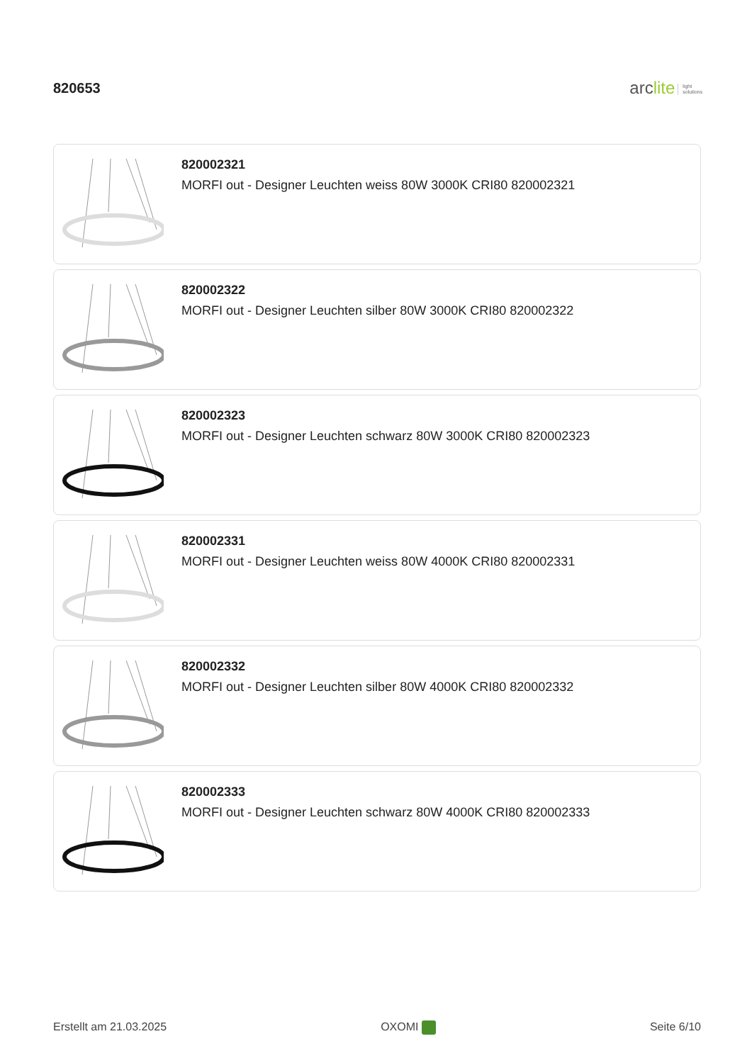820653
arclite light
solutions
820002321
MORFI out - Designer Leuchten weiss 80W 3000K CRI80 820002321
820002322
MORFI out - Designer Leuchten silber 80W 3000K CRI80 820002322
820002323
MORFI out - Designer Leuchten schwarz 80W 3000K CRI80 820002323
820002331
MORFI out - Designer Leuchten weiss 80W 4000K CRI80 820002331
820002332
MORFI out - Designer Leuchten silber 80W 4000K CRI80 820002332
820002333
MORFI out - Designer Leuchten schwarz 80W 4000K CRI80 820002333
Erstellt am 21.03.2025 OXOMI Seite 6/10